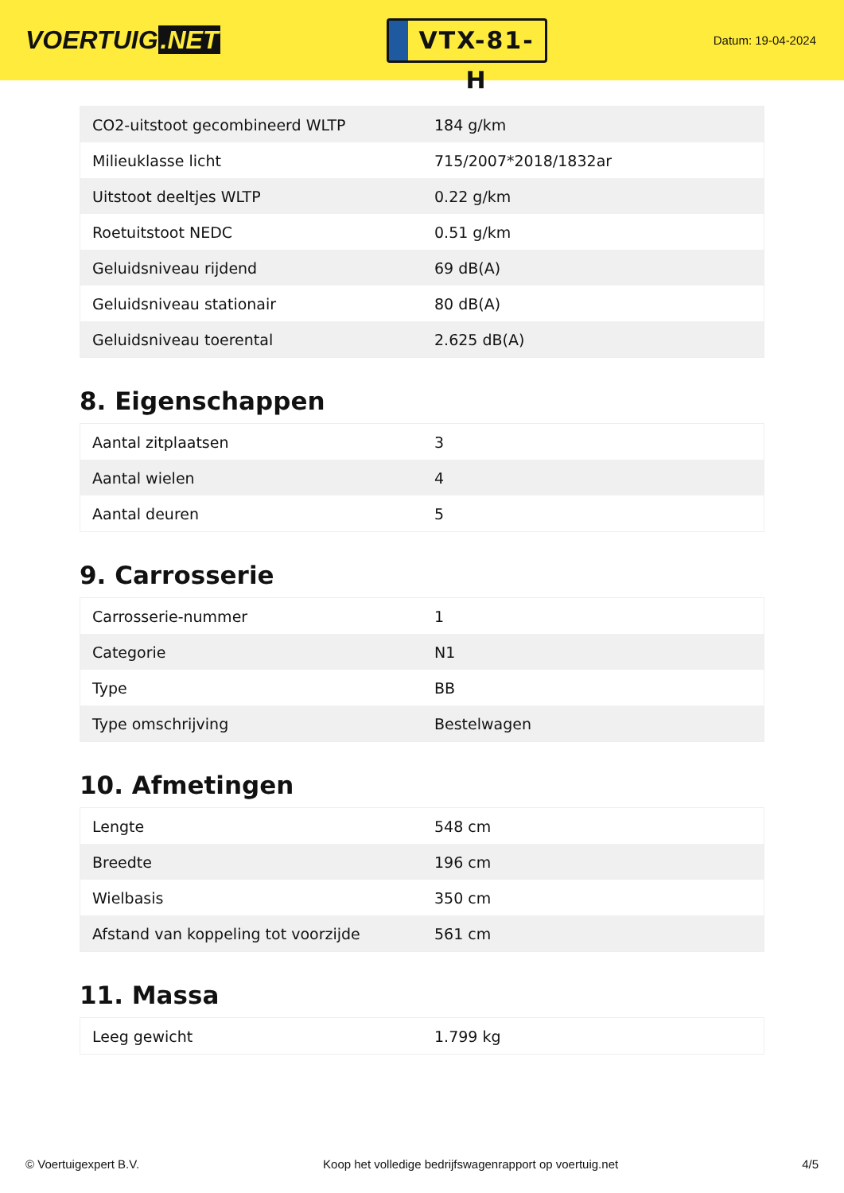VOERTUIG.NET
VTX-81-H
Datum: 19-04-2024
| CO2-uitstoot gecombineerd WLTP | 184 g/km |
| Milieuklasse licht | 715/2007*2018/1832ar |
| Uitstoot deeltjes WLTP | 0.22 g/km |
| Roetuitstoot NEDC | 0.51 g/km |
| Geluidsniveau rijdend | 69 dB(A) |
| Geluidsniveau stationair | 80 dB(A) |
| Geluidsniveau toerental | 2.625 dB(A) |
8. Eigenschappen
| Aantal zitplaatsen | 3 |
| Aantal wielen | 4 |
| Aantal deuren | 5 |
9. Carrosserie
| Carrosserie-nummer | 1 |
| Categorie | N1 |
| Type | BB |
| Type omschrijving | Bestelwagen |
10. Afmetingen
| Lengte | 548 cm |
| Breedte | 196 cm |
| Wielbasis | 350 cm |
| Afstand van koppeling tot voorzijde | 561 cm |
11. Massa
| Leeg gewicht | 1.799 kg |
© Voertuigexpert B.V. Koop het volledige bedrijfswagenrapport op voertuig.net 4/5